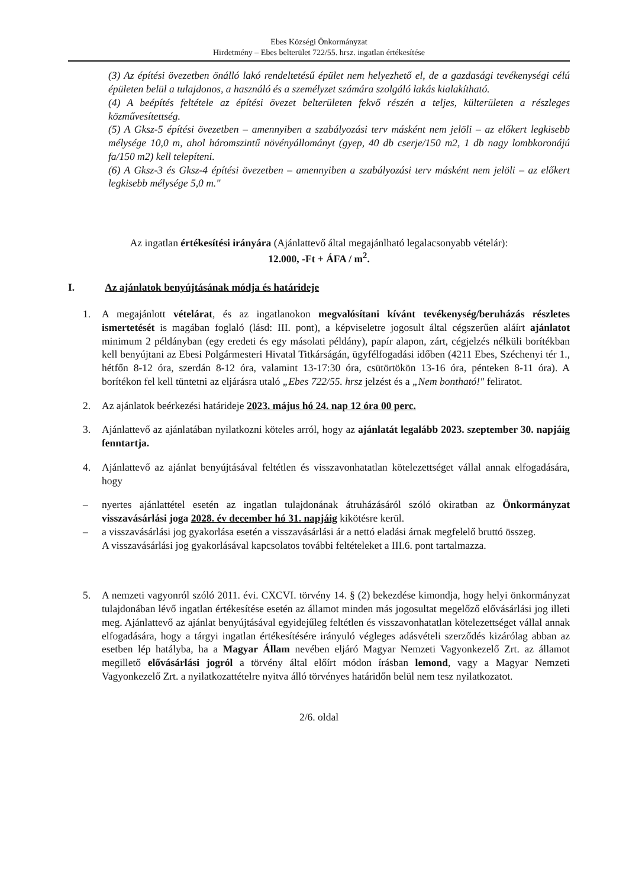Ebes Községi Önkormányzat
Hirdetmény – Ebes belterület 722/55. hrsz. ingatlan értékesítése
(3) Az építési övezetben önálló lakó rendeltetésű épület nem helyezhető el, de a gazdasági tevékenységi célú épületen belül a tulajdonos, a használó és a személyzet számára szolgáló lakás kialakítható.
(4) A beépítés feltétele az építési övezet belterületen fekvő részén a teljes, külterületen a részleges közművesítettség.
(5) A Gksz-5 építési övezetben – amennyiben a szabályozási terv másként nem jelöli – az előkert legkisebb mélysége 10,0 m, ahol háromszintű növényállományt (gyep, 40 db cserje/150 m2, 1 db nagy lombkoronájú fa/150 m2) kell telepíteni.
(6) A Gksz-3 és Gksz-4 építési övezetben – amennyiben a szabályozási terv másként nem jelöli – az előkert legkisebb mélysége 5,0 m."
Az ingatlan értékesítési irányára (Ajánlattevő által megajánlható legalacsonyabb vételár):
12.000, -Ft + ÁFA / m<sup>2</sup>.
I. Az ajánlatok benyújtásának módja és határideje
1. A megajánlott vételárat, és az ingatlanokon megvalósítani kívánt tevékenység/beruházás részletes ismertetését is magában foglaló (lásd: III. pont), a képviseletre jogosult által cégszerűen aláírt ajánlatot minimum 2 példányban (egy eredeti és egy másolati példány), papír alapon, zárt, cégjelzés nélküli borítékban kell benyújtani az Ebesi Polgármesteri Hivatal Titkárságán, ügyfélfogadási időben (4211 Ebes, Széchenyi tér 1., hétfőn 8-12 óra, szerdán 8-12 óra, valamint 13-17:30 óra, csütörtökön 13-16 óra, pénteken 8-11 óra). A borítékon fel kell tüntetni az eljárásra utaló „Ebes 722/55. hrsz jelzést és a „Nem bontható!" feliratot.
2. Az ajánlatok beérkezési határideje 2023. május hó 24. nap 12 óra 00 perc.
3. Ajánlattevő az ajánlatában nyilatkozni köteles arról, hogy az ajánlatát legalább 2023. szeptember 30. napjáig fenntartja.
4. Ajánlattevő az ajánlat benyújtásával feltétlen és visszavonhatatlan kötelezettséget vállal annak elfogadására, hogy
– nyertes ajánlattétel esetén az ingatlan tulajdonának átruházásáról szóló okiratban az Önkormányzat visszavásárlási joga 2028. év december hó 31. napjáig kikötésre kerül.
– a visszavásárlási jog gyakorlása esetén a visszavásárlási ár a nettó eladási árnak megfelelő bruttó összeg.
A visszavásárlási jog gyakorlásával kapcsolatos további feltételeket a III.6. pont tartalmazza.
5. A nemzeti vagyonról szóló 2011. évi. CXCVI. törvény 14. § (2) bekezdése kimondja, hogy helyi önkormányzat tulajdonában lévő ingatlan értékesítése esetén az államot minden más jogosultat megelőző elővásárlási jog illeti meg. Ajánlattevő az ajánlat benyújtásával egyidejűleg feltétlen és visszavonhatatlan kötelezettséget vállal annak elfogadására, hogy a tárgyi ingatlan értékesítésére irányuló végleges adásvételi szerződés kizárólag abban az esetben lép hatályba, ha a Magyar Állam nevében eljáró Magyar Nemzeti Vagyonkezelő Zrt. az államot megillető elővásárlási jogról a törvény által előírt módon írásban lemond, vagy a Magyar Nemzeti Vagyonkezelő Zrt. a nyilatkozattételre nyitva álló törvényes határidőn belül nem tesz nyilatkozatot.
2/6. oldal